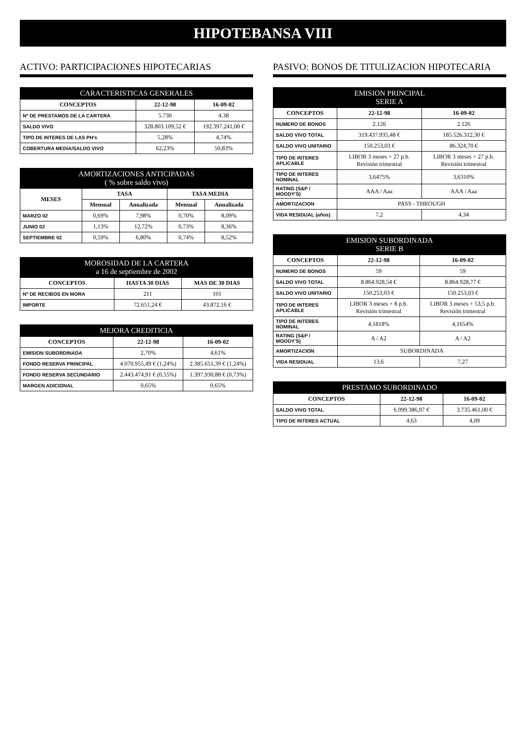HIPOTEBANSA VIII
ACTIVO: PARTICIPACIONES HIPOTECARIAS
| CARACTERISTICAS GENERALES | | |
| --- | --- | --- |
| CONCEPTOS | 22-12-98 | 16-09-02 |
| Nº DE PRESTAMOS DE LA CARTERA | 5.730 | 4.38 |
| SALDO VIVO | 328.803.109,52 € | 192.397.241,00 € |
| TIPO DE INTERES DE LAS PH's | 5,28% | 4,74% |
| COBERTURA MEDIA/SALDO VIVO | 62,23% | 50,83% |
| AMORTIZACIONES ANTICIPADAS ( % sobre saldo vivo) | | | | |
| --- | --- | --- | --- | --- |
| MESES | TASA | | TASA MEDIA | |
| | Mensual | Anualizada | Mensual | Anualizada |
| MARZO 02 | 0,69% | 7,98% | 0,70% | 8,09% |
| JUNIO 02 | 1,13% | 12,72% | 0,73% | 8,36% |
| SEPTIEMBRE 02 | 0,59% | 6,80% | 0,74% | 8,52% |
| MOROSIDAD DE LA CARTERA a 16 de septiembre de 2002 | | |
| --- | --- | --- |
| CONCEPTOS | HASTA 30 DIAS | MAS DE 30 DIAS |
| Nº DE RECIBOS EN MORA | 211 | 101 |
| IMPORTE | 72.651,24 € | 43.872,16 € |
| MEJORA CREDITICIA | | |
| --- | --- | --- |
| CONCEPTOS | 22-12-98 | 16-09-02 |
| EMISION SUBORDINADA | 2,70% | 4,61% |
| FONDO RESERVA PRINCIPAL | 4.070.955,49 € (1,24%) | 2.385.651,39 € (1,24%) |
| FONDO RESERVA SECUNDARIO | 2.443.474,91 € (0,55%) | 1.397.930,88 € (0,73%) |
| MARGEN ADICIONAL | 0,65% | 0,65% |
PASIVO: BONOS DE TITULIZACION HIPOTECARIA
| EMISION PRINCIPAL SERIE A | | |
| --- | --- | --- |
| CONCEPTOS | 22-12-98 | 16-09-02 |
| NUMERO DE BONOS | 2.126 | 2.126 |
| SALDO VIVO TOTAL | 319.437.935,48 € | 185.526.312,30 € |
| SALDO VIVO UNITARIO | 150.253,03 € | 86.324,70 € |
| TIPO DE INTERES APLICABLE | LIBOR 3 meses + 27 p.b. Revisión trimestral | LIBOR 3 meses + 27 p.b. Revisión trimestral |
| TIPO DE INTERES NOMINAL | 3,6475% | 3,6310% |
| RATING (S&P / MOODY'S) | AAA / Aaa | AAA / Aaa |
| AMORTIZACION | PASS - THROUGH | |
| VIDA RESIDUAL (años) | 7,2 | 4,34 |
| EMISION SUBORDINADA SERIE B | | |
| --- | --- | --- |
| CONCEPTOS | 22-12-98 | 16-09-02 |
| NUMERO DE BONOS | 59 | 59 |
| SALDO VIVO TOTAL | 8.864.928,54 € | 8.864.928,77 € |
| SALDO VIVO UNITARIO | 150.253,03 € | 150.253,03 € |
| TIPO DE INTERES APLICABLE | LIBOR 3 meses + 8 p.b. Revisión trimestral | LIBOR 3 meses + 53,5 p.b. Revisión trimestral |
| TIPO DE INTERES NOMINAL | 4,1818% | 4,1654% |
| RATING (S&P / MOODY'S) | A / A2 | A / A2 |
| AMORTIZACION | SUBORDINADA | |
| VIDA RESIDUAL | 13,6 | 7,27 |
| PRESTAMO SUBORDINADO | | |
| --- | --- | --- |
| CONCEPTOS | 22-12-98 | 16-09-02 |
| SALDO VIVO TOTAL | 6.999.386,97 € | 3.735.461,00 € |
| TIPO DE INTERES ACTUAL | 4,63 | 4,09 |